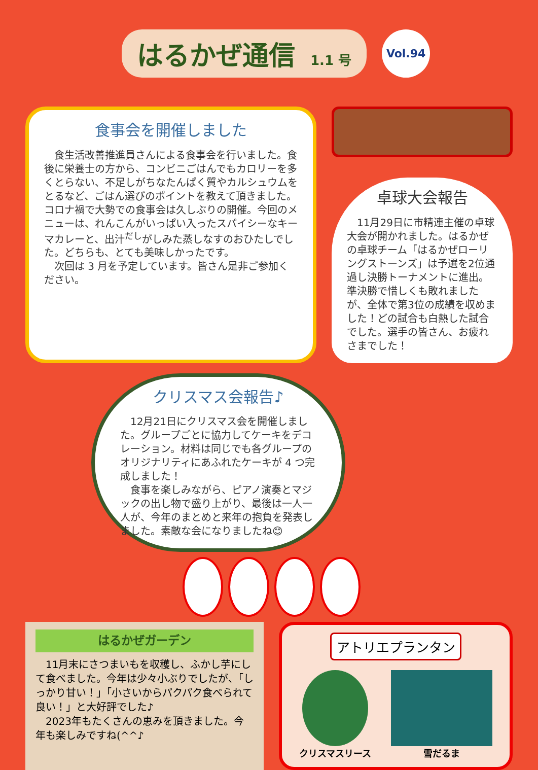はるかぜ通信 1.1 号
Vol.94
食事会を開催しました
　食生活改善推進員さんによる食事会を行いました。食後に栄養士の方から、コンビニごはんでもカロリーを多くとらない、不足しがちなたんぱく質やカルシュウムをとるなど、ごはん選びのポイントを教えて頂きました。コロナ禍で大勢での食事会は久しぶりの開催。今回のメニューは、れんこんがいっぱい入ったスパイシーなキーマカレーと、出汁<sup>だし</sup>がしみた蒸しなすのおひたしでした。どちらも、とても美味しかったです。
　次回は 3 月を予定しています。皆さん是非ご参加ください。
卓球大会報告
　11月29日に市精連主催の卓球大会が開かれました。はるかぜの卓球チーム「はるかぜローリングストーンズ」は予選を2位通過し決勝トーナメントに進出。準決勝で惜しくも敗れましたが、全体で第3位の成績を収めました！どの試合も白熱した試合でした。選手の皆さん、お疲れさまでした！
クリスマス会報告♪
　12月21日にクリスマス会を開催しました。グループごとに協力してケーキをデコレーション。材料は同じでも各グループのオリジナリティにあふれたケーキが 4 つ完成しました！
　食事を楽しみながら、ピアノ演奏とマジックの出し物で盛り上がり、最後は一人一人が、今年のまとめと来年の抱負を発表しました。素敵な会になりましたね😊
はるかぜガーデン
　11月末にさつまいもを収穫し、ふかし芋にして食べました。今年は少々小ぶりでしたが、「しっかり甘い！」「小さいからパクパク食べられて良い！」と大好評でした♪
　2023年もたくさんの恵みを頂きました。今年も楽しみですね(^^♪
アトリエプランタン
クリスマスリース
雪だるま